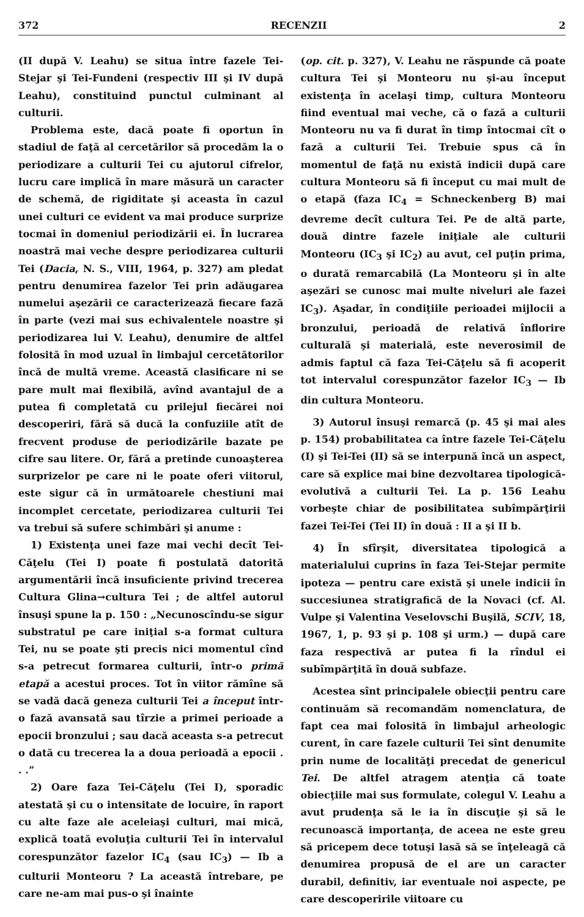372 RECENZII 2
(II după V. Leahu) se situa între fazele Tei-Stejar şi Tei-Fundeni (respectiv III şi IV după Leahu), constituind punctul culminant al culturii.
Problema este, dacă poate fi oportun în stadiul de faţă al cercetărilor să procedăm la o periodizare a culturii Tei cu ajutorul cifrelor, lucru care implică în mare măsură un caracter de schemă, de rigiditate şi aceasta în cazul unei culturi ce evident va mai produce surprize tocmai în domeniul periodizării ei. În lucrarea noastră mai veche despre periodizarea culturii Tei (Dacia, N. S., VIII, 1964, p. 327) am pledat pentru denumirea fazelor Tei prin adăugarea numelui aşezării ce caracterizează fiecare fază în parte (vezi mai sus echivalentele noastre şi periodizarea lui V. Leahu), denumire de altfel folosită în mod uzual în limbajul cercetătorilor încă de multă vreme. Această clasificare ni se pare mult mai flexibilă, avînd avantajul de a putea fi completată cu prilejul fiecărei noi descoperiri, fără să ducă la confuziile atît de frecvent produse de periodizările bazate pe cifre sau litere. Or, fără a pretinde cunoaşterea surprizelor pe care ni le poate oferi viitorul, este sigur că în următoarele chestiuni mai incomplet cercetate, periodizarea culturii Tei va trebui să sufere schimbări şi anume :
1) Existenţa unei faze mai vechi decît Tei-Căţelu (Tei I) poate fi postulată datorită argumentării încă insuficiente privind trecerea Cultura Glina→cultura Tei ; de altfel autorul însuşi spune la p. 150 : „Necunoscîndu-se sigur substratul pe care iniţial s-a format cultura Tei, nu se poate şti precis nici momentul cînd s-a petrecut formarea culturii, într-o primă etapă a acestui proces. Tot în viitor rămîne să se vadă dacă geneza culturii Tei a început într-o fază avansată sau tîrzie a primei perioade a epocii bronzului ; sau dacă aceasta s-a petrecut o dată cu trecerea la a doua perioadă a epocii . . .”
2) Oare faza Tei-Căţelu (Tei I), sporadic atestată şi cu o intensitate de locuire, în raport cu alte faze ale aceleiaşi culturi, mai mică, explică toată evoluţia culturii Tei în intervalul corespunzător fazelor IC<sub>4</sub> (sau IC<sub>3</sub>) — Ib a culturii Monteoru ? La această întrebare, pe care ne-am mai pus-o şi înainte
(op. cit. p. 327), V. Leahu ne răspunde că poate cultura Tei şi Monteoru nu şi-au început existenţa în acelaşi timp, cultura Monteoru fiind eventual mai veche, că o fază a culturii Monteoru nu va fi durat în timp întocmai cît o fază a culturii Tei. Trebuie spus că în momentul de faţă nu există indicii după care cultura Monteoru să fi început cu mai mult de o etapă (faza IC<sub>4</sub> = Schneckenberg B) mai devreme decît cultura Tei. Pe de altă parte, două dintre fazele iniţiale ale culturii Monteoru (IC<sub>3</sub> şi IC<sub>2</sub>) au avut, cel puţin prima, o durată remarcabilă (La Monteoru şi în alte aşezări se cunosc mai multe niveluri ale fazei IC<sub>3</sub>). Aşadar, în condiţiile perioadei mijlocii a bronzului, perioadă de relativă înflorire culturală şi materială, este neverosimil de admis faptul că faza Tei-Căţelu să fi acoperit tot intervalul corespunzător fazelor IC<sub>3</sub> — Ib din cultura Monteoru.
3) Autorul însuşi remarcă (p. 45 şi mai ales p. 154) probabilitatea ca între fazele Tei-Căţelu (I) şi Tei-Tei (II) să se interpună încă un aspect, care să explice mai bine dezvoltarea tipologică-evolutivă a culturii Tei. La p. 156 Leahu vorbeşte chiar de posibilitatea subîmpărţirii fazei Tei-Tei (Tei II) în două : II a şi II b.
4) În sfîrşit, diversitatea tipologică a materialului cuprins în faza Tei-Stejar permite ipoteza — pentru care există şi unele indicii în succesiunea stratigrafică de la Novaci (cf. Al. Vulpe şi Valentina Veselovschi Buşilă, SCIV, 18, 1967, 1, p. 93 şi p. 108 şi urm.) — după care faza respectivă ar putea fi la rîndul ei subîmpărţită în două subfaze.
Acestea sînt principalele obiecţii pentru care continuăm să recomandăm nomenclatura, de fapt cea mai folosită în limbajul arheologic curent, în care fazele culturii Tei sînt denumite prin nume de localităţi precedat de genericul Tei. De altfel atragem atenţia că toate obiecţiile mai sus formulate, colegul V. Leahu a avut prudenţa să le ia în discuţie şi să le recunoască importanţa, de aceea ne este greu să pricepem dece totuşi lasă să se înţeleagă că denumirea propusă de el are un caracter durabil, definitiv, iar eventuale noi aspecte, pe care descoperirile viitoare cu